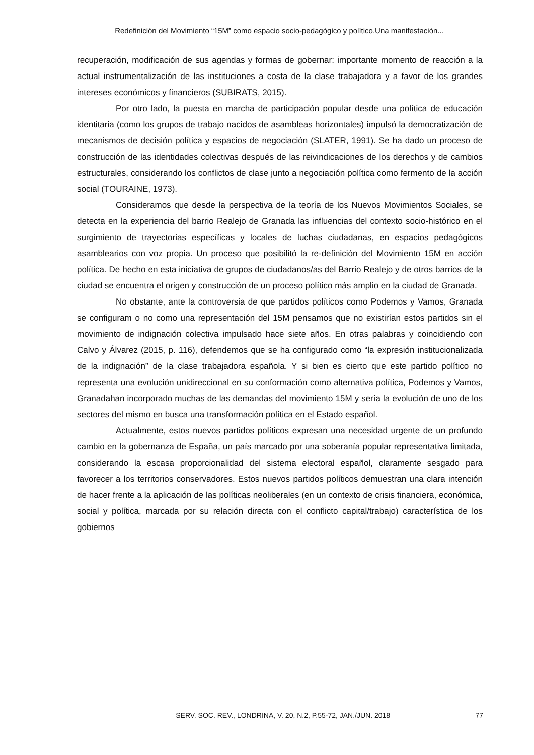Redefinición del Movimiento “15M” como espacio socio-pedagógico y político.Una manifestación...
recuperación, modificación de sus agendas y formas de gobernar: importante momento de reacción a la actual instrumentalización de las instituciones a costa de la clase trabajadora y a favor de los grandes intereses económicos y financieros (SUBIRATS, 2015).
Por otro lado, la puesta en marcha de participación popular desde una política de educación identitaria (como los grupos de trabajo nacidos de asambleas horizontales) impulsó la democratización de mecanismos de decisión política y espacios de negociación (SLATER, 1991). Se ha dado un proceso de construcción de las identidades colectivas después de las reivindicaciones de los derechos y de cambios estructurales, considerando los conflictos de clase junto a negociación política como fermento de la acción social (TOURAINE, 1973).
Consideramos que desde la perspectiva de la teoría de los Nuevos Movimientos Sociales, se detecta en la experiencia del barrio Realejo de Granada las influencias del contexto socio-histórico en el surgimiento de trayectorias específicas y locales de luchas ciudadanas, en espacios pedagógicos asamblearios con voz propia. Un proceso que posibilitó la re-definición del Movimiento 15M en acción política. De hecho en esta iniciativa de grupos de ciudadanos/as del Barrio Realejo y de otros barrios de la ciudad se encuentra el origen y construcción de un proceso político más amplio en la ciudad de Granada.
No obstante, ante la controversia de que partidos políticos como Podemos y Vamos, Granada se configuram o no como una representación del 15M pensamos que no existirían estos partidos sin el movimiento de indignación colectiva impulsado hace siete años. En otras palabras y coincidiendo con Calvo y Álvarez (2015, p. 116), defendemos que se ha configurado como “la expresión institucionalizada de la indignación” de la clase trabajadora española. Y si bien es cierto que este partido político no representa una evolución unidireccional en su conformación como alternativa política, Podemos y Vamos, Granadahan incorporado muchas de las demandas del movimiento 15M y sería la evolución de uno de los sectores del mismo en busca una transformación política en el Estado español.
Actualmente, estos nuevos partidos políticos expresan una necesidad urgente de un profundo cambio en la gobernanza de España, un país marcado por una soberanía popular representativa limitada, considerando la escasa proporcionalidad del sistema electoral español, claramente sesgado para favorecer a los territorios conservadores. Estos nuevos partidos políticos demuestran una clara intención de hacer frente a la aplicación de las políticas neoliberales (en un contexto de crisis financiera, económica, social y política, marcada por su relación directa con el conflicto capital/trabajo) característica de los gobiernos
SERV. SOC. REV., LONDRINA, V. 20, N.2, P.55-72, JAN./JUN. 2018 77